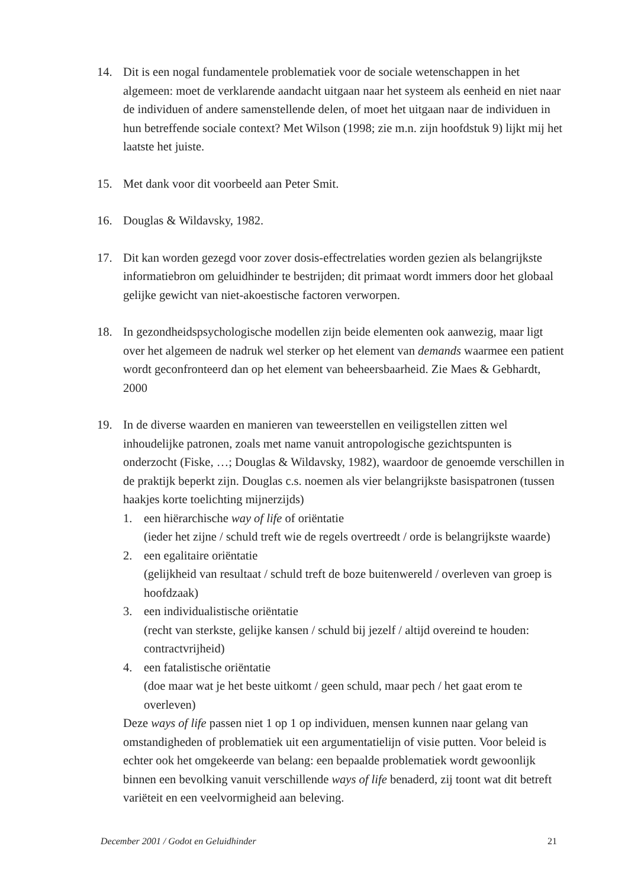14. Dit is een nogal fundamentele problematiek voor de sociale wetenschappen in het algemeen: moet de verklarende aandacht uitgaan naar het systeem als eenheid en niet naar de individuen of andere samenstellende delen, of moet het uitgaan naar de individuen in hun betreffende sociale context? Met Wilson (1998; zie m.n. zijn hoofdstuk 9) lijkt mij het laatste het juiste.
15. Met dank voor dit voorbeeld aan Peter Smit.
16. Douglas & Wildavsky, 1982.
17. Dit kan worden gezegd voor zover dosis-effectrelaties worden gezien als belangrijkste informatiebron om geluidhinder te bestrijden; dit primaat wordt immers door het globaal gelijke gewicht van niet-akoestische factoren verworpen.
18. In gezondheidspsychologische modellen zijn beide elementen ook aanwezig, maar ligt over het algemeen de nadruk wel sterker op het element van demands waarmee een patient wordt geconfronteerd dan op het element van beheersbaarheid. Zie Maes & Gebhardt, 2000
19. In de diverse waarden en manieren van teweerstellen en veiligstellen zitten wel inhoudelijke patronen, zoals met name vanuit antropologische gezichtspunten is onderzocht (Fiske, …; Douglas & Wildavsky, 1982), waardoor de genoemde verschillen in de praktijk beperkt zijn. Douglas c.s. noemen als vier belangrijkste basispatronen (tussen haakjes korte toelichting mijnerzijds)
1. een hiërarchische way of life of oriëntatie
(ieder het zijne / schuld treft wie de regels overtreedt / orde is belangrijkste waarde)
2. een egalitaire oriëntatie
(gelijkheid van resultaat / schuld treft de boze buitenwereld / overleven van groep is hoofdzaak)
3. een individualistische oriëntatie
(recht van sterkste, gelijke kansen / schuld bij jezelf / altijd overeind te houden: contractvrijheid)
4. een fatalistische oriëntatie
(doe maar wat je het beste uitkomt / geen schuld, maar pech / het gaat erom te overleven)
Deze ways of life passen niet 1 op 1 op individuen, mensen kunnen naar gelang van omstandigheden of problematiek uit een argumentatielijn of visie putten. Voor beleid is echter ook het omgekeerde van belang: een bepaalde problematiek wordt gewoonlijk binnen een bevolking vanuit verschillende ways of life benaderd, zij toont wat dit betreft variëteit en een veelvormigheid aan beleving.
December 2001 / Godot en Geluidhinder 21